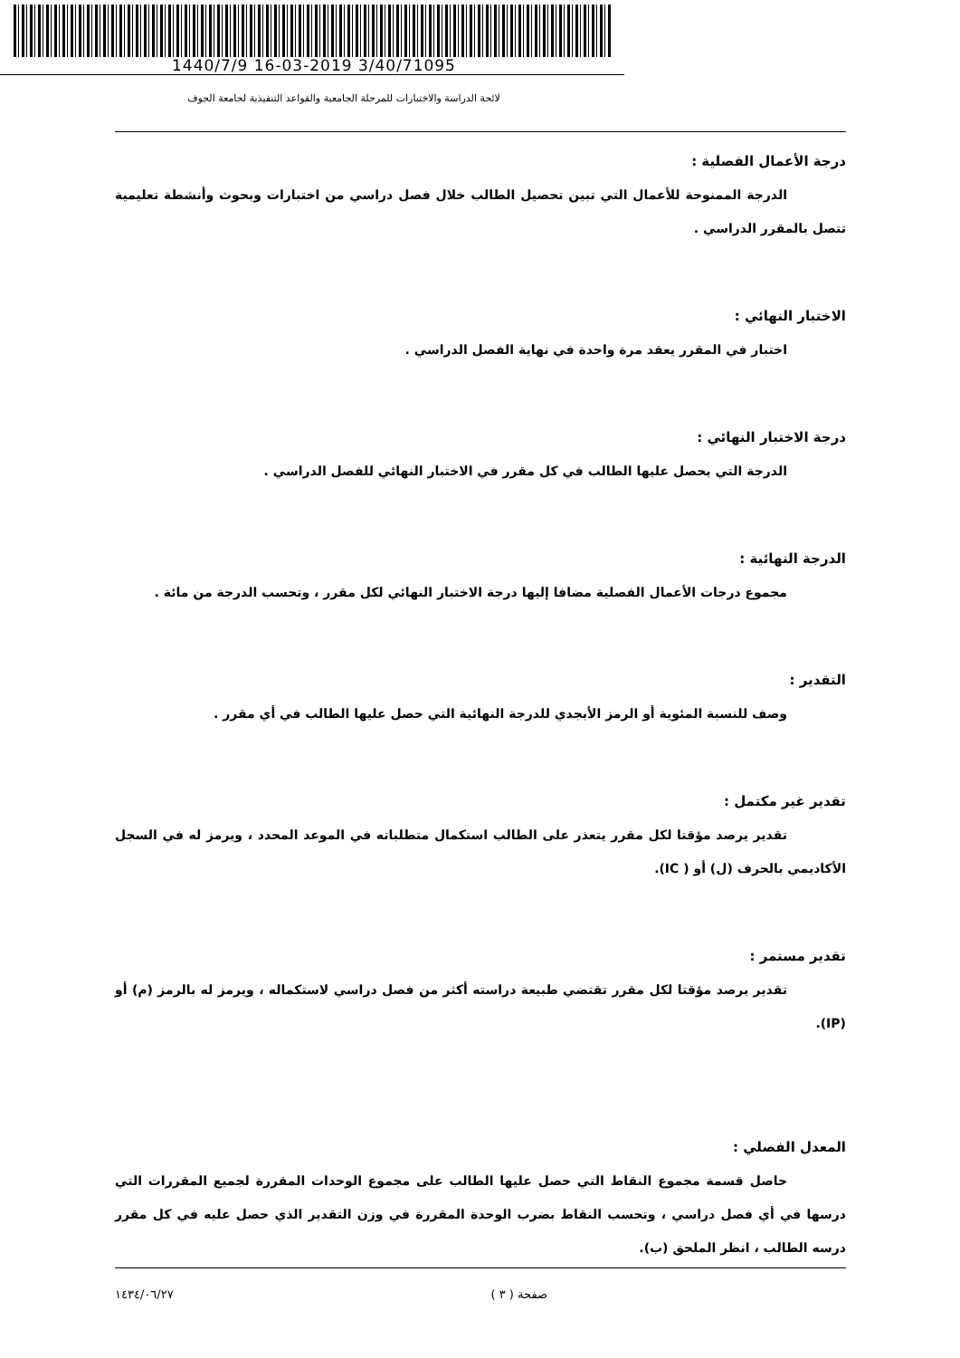1440/7/9 16-03-2019 3/40/71095
لائحة الدراسة والاختبارات للمرحلة الجامعية والقواعد التنفيذية لجامعة الجوف
درجة الأعمال الفصلية :
الدرجة الممنوحة للأعمال التي تبين تحصيل الطالب خلال فصل دراسي من اختبارات وبحوث وأنشطة تعليمية تتصل بالمقرر الدراسي .
الاختبار النهائي :
اختبار في المقرر يعقد مرة واحدة في نهاية الفصل الدراسي .
درجة الاختبار النهائي :
الدرجة التي يحصل عليها الطالب في كل مقرر في الاختبار النهائي للفصل الدراسي .
الدرجة النهائية :
مجموع درجات الأعمال الفصلية مضافا إليها درجة الاختبار النهائي لكل مقرر ، وتحسب الدرجة من مائة .
التقدير :
وصف للنسبة المئوية أو الرمز الأبجدي للدرجة النهائية التي حصل عليها الطالب في أي مقرر .
تقدير غير مكتمل :
تقدير يرصد مؤقتا لكل مقرر يتعذر على الطالب استكمال متطلباته في الموعد المحدد ، ويرمز له في السجل الأكاديمي بالحرف (ل) أو ( IC).
تقدير مستمر :
تقدير يرصد مؤقتا لكل مقرر تقتضي طبيعة دراسته أكثر من فصل دراسي لاستكماله ، ويرمز له بالرمز (م) أو (IP).
المعدل الفصلي :
حاصل قسمة مجموع النقاط التي حصل عليها الطالب على مجموع الوحدات المقررة لجميع المقررات التي درسها في أي فصل دراسي ، وتحسب النقاط بضرب الوحدة المقررة في وزن التقدير الذي حصل عليه في كل مقرر درسه الطالب ، انظر الملحق (ب).
صفحة ( ٣ ) ١٤٣٤/٠٦/٢٧